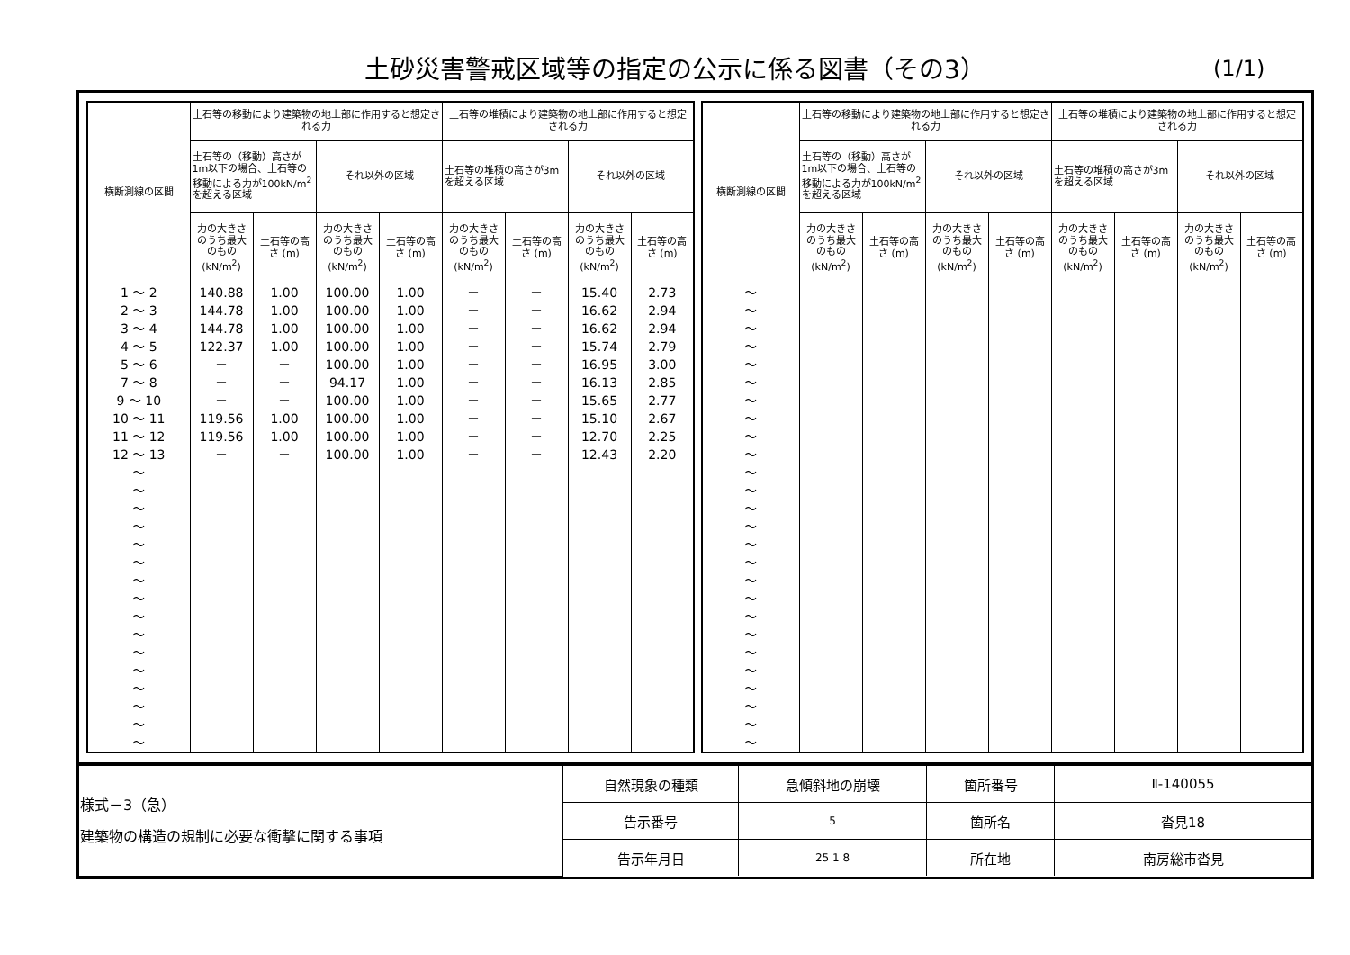土砂災害警戒区域等の指定の公示に係る図書（その3）
(1/1)
| 横断測線の区間 | 土石等の移動により建築物の地上部に作用すると想定される力 | | | | 土石等の堆積により建築物の地上部に作用すると想定される力 | | | |
| --- | --- | --- | --- | --- | --- | --- | --- | --- |
| | 土石等の（移動）高さが1m以下の場合、土石等の移動による力が100kN/m<sup>2</sup>を超える区域 | | それ以外の区域 | | 土石等の堆積の高さが3mを超える区域 | | それ以外の区域 | |
| | 力の大きさのうち最大のもの (kN/m<sup>2</sup>) | 土石等の高さ (m) | 力の大きさのうち最大のもの (kN/m<sup>2</sup>) | 土石等の高さ (m) | 力の大きさのうち最大のもの (kN/m<sup>2</sup>) | 土石等の高さ (m) | 力の大きさのうち最大のもの (kN/m<sup>2</sup>) | 土石等の高さ (m) |
| 1 ～ 2 | 140.88 | 1.00 | 100.00 | 1.00 | － | － | 15.40 | 2.73 |
| 2 ～ 3 | 144.78 | 1.00 | 100.00 | 1.00 | － | － | 16.62 | 2.94 |
| 3 ～ 4 | 144.78 | 1.00 | 100.00 | 1.00 | － | － | 16.62 | 2.94 |
| 4 ～ 5 | 122.37 | 1.00 | 100.00 | 1.00 | － | － | 15.74 | 2.79 |
| 5 ～ 6 | － | － | 100.00 | 1.00 | － | － | 16.95 | 3.00 |
| 7 ～ 8 | － | － | 94.17 | 1.00 | － | － | 16.13 | 2.85 |
| 9 ～ 10 | － | － | 100.00 | 1.00 | － | － | 15.65 | 2.77 |
| 10 ～ 11 | 119.56 | 1.00 | 100.00 | 1.00 | － | － | 15.10 | 2.67 |
| 11 ～ 12 | 119.56 | 1.00 | 100.00 | 1.00 | － | － | 12.70 | 2.25 |
| 12 ～ 13 | － | － | 100.00 | 1.00 | － | － | 12.43 | 2.20 |
| ～ | | | | | | | | |
| ～ | | | | | | | | |
| ～ | | | | | | | | |
| ～ | | | | | | | | |
| ～ | | | | | | | | |
| ～ | | | | | | | | |
| ～ | | | | | | | | |
| ～ | | | | | | | | |
| ～ | | | | | | | | |
| ～ | | | | | | | | |
| ～ | | | | | | | | |
| ～ | | | | | | | | |
| ～ | | | | | | | | |
| ～ | | | | | | | | |
| ～ | | | | | | | | |
| ～ | | | | | | | | |
| 横断測線の区間 | 土石等の移動により建築物の地上部に作用すると想定される力 | | | | 土石等の堆積により建築物の地上部に作用すると想定される力 | | | |
| --- | --- | --- | --- | --- | --- | --- | --- | --- |
| | 土石等の（移動）高さが1m以下の場合、土石等の移動による力が100kN/m<sup>2</sup>を超える区域 | | それ以外の区域 | | 土石等の堆積の高さが3mを超える区域 | | それ以外の区域 | |
| | 力の大きさのうち最大のもの (kN/m<sup>2</sup>) | 土石等の高さ (m) | 力の大きさのうち最大のもの (kN/m<sup>2</sup>) | 土石等の高さ (m) | 力の大きさのうち最大のもの (kN/m<sup>2</sup>) | 土石等の高さ (m) | 力の大きさのうち最大のもの (kN/m<sup>2</sup>) | 土石等の高さ (m) |
| ～ | | | | | | | | |
| ～ | | | | | | | | |
| ～ | | | | | | | | |
| ～ | | | | | | | | |
| ～ | | | | | | | | |
| ～ | | | | | | | | |
| ～ | | | | | | | | |
| ～ | | | | | | | | |
| ～ | | | | | | | | |
| ～ | | | | | | | | |
| ～ | | | | | | | | |
| ～ | | | | | | | | |
| ～ | | | | | | | | |
| ～ | | | | | | | | |
| ～ | | | | | | | | |
| ～ | | | | | | | | |
| ～ | | | | | | | | |
| ～ | | | | | | | | |
| ～ | | | | | | | | |
| ～ | | | | | | | | |
| ～ | | | | | | | | |
| ～ | | | | | | | | |
| ～ | | | | | | | | |
| ～ | | | | | | | | |
| ～ | | | | | | | | |
| ～ | | | | | | | | |
| 様式－3（急） 建築物の構造の規制に必要な衝撃に関する事項 | 自然現象の種類 | 急傾斜地の崩壊 | 箇所番号 | Ⅱ-140055 |
| | 告示番号 | 5 | 箇所名 | 沓見18 |
| | 告示年月日 | 25 1 8 | 所在地 | 南房総市沓見 |